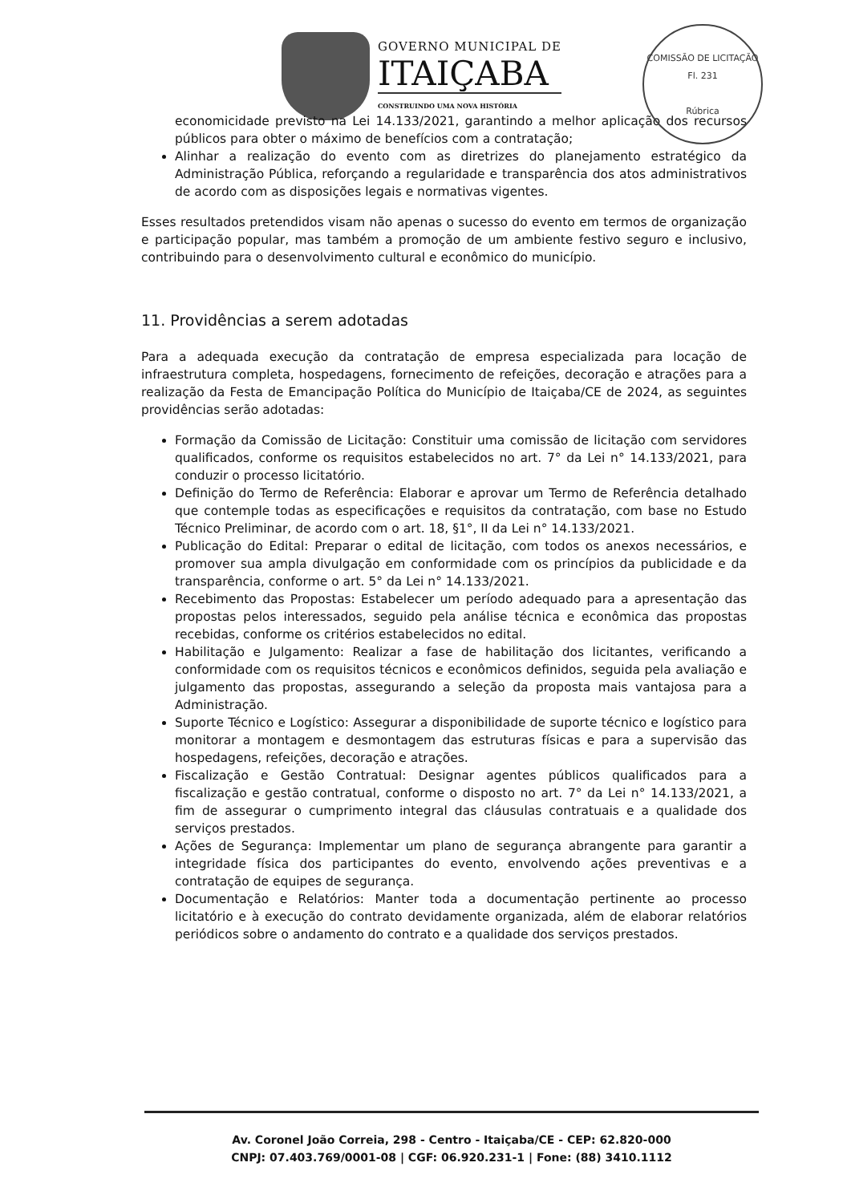GOVERNO MUNICIPAL DE
ITAIÇABA
CONSTRUINDO UMA NOVA HISTÓRIA
COMISSÃO DE LICITAÇÃO
Fl. 231
Rúbrica
economicidade previsto na Lei 14.133/2021, garantindo a melhor aplicação dos recursos públicos para obter o máximo de benefícios com a contratação;
Alinhar a realização do evento com as diretrizes do planejamento estratégico da Administração Pública, reforçando a regularidade e transparência dos atos administrativos de acordo com as disposições legais e normativas vigentes.
Esses resultados pretendidos visam não apenas o sucesso do evento em termos de organização e participação popular, mas também a promoção de um ambiente festivo seguro e inclusivo, contribuindo para o desenvolvimento cultural e econômico do município.
11. Providências a serem adotadas
Para a adequada execução da contratação de empresa especializada para locação de infraestrutura completa, hospedagens, fornecimento de refeições, decoração e atrações para a realização da Festa de Emancipação Política do Município de Itaiçaba/CE de 2024, as seguintes providências serão adotadas:
Formação da Comissão de Licitação: Constituir uma comissão de licitação com servidores qualificados, conforme os requisitos estabelecidos no art. 7° da Lei n° 14.133/2021, para conduzir o processo licitatório.
Definição do Termo de Referência: Elaborar e aprovar um Termo de Referência detalhado que contemple todas as especificações e requisitos da contratação, com base no Estudo Técnico Preliminar, de acordo com o art. 18, §1°, II da Lei n° 14.133/2021.
Publicação do Edital: Preparar o edital de licitação, com todos os anexos necessários, e promover sua ampla divulgação em conformidade com os princípios da publicidade e da transparência, conforme o art. 5° da Lei n° 14.133/2021.
Recebimento das Propostas: Estabelecer um período adequado para a apresentação das propostas pelos interessados, seguido pela análise técnica e econômica das propostas recebidas, conforme os critérios estabelecidos no edital.
Habilitação e Julgamento: Realizar a fase de habilitação dos licitantes, verificando a conformidade com os requisitos técnicos e econômicos definidos, seguida pela avaliação e julgamento das propostas, assegurando a seleção da proposta mais vantajosa para a Administração.
Suporte Técnico e Logístico: Assegurar a disponibilidade de suporte técnico e logístico para monitorar a montagem e desmontagem das estruturas físicas e para a supervisão das hospedagens, refeições, decoração e atrações.
Fiscalização e Gestão Contratual: Designar agentes públicos qualificados para a fiscalização e gestão contratual, conforme o disposto no art. 7° da Lei n° 14.133/2021, a fim de assegurar o cumprimento integral das cláusulas contratuais e a qualidade dos serviços prestados.
Ações de Segurança: Implementar um plano de segurança abrangente para garantir a integridade física dos participantes do evento, envolvendo ações preventivas e a contratação de equipes de segurança.
Documentação e Relatórios: Manter toda a documentação pertinente ao processo licitatório e à execução do contrato devidamente organizada, além de elaborar relatórios periódicos sobre o andamento do contrato e a qualidade dos serviços prestados.
Av. Coronel João Correia, 298 - Centro - Itaiçaba/CE - CEP: 62.820-000
CNPJ: 07.403.769/0001-08 | CGF: 06.920.231-1 | Fone: (88) 3410.1112